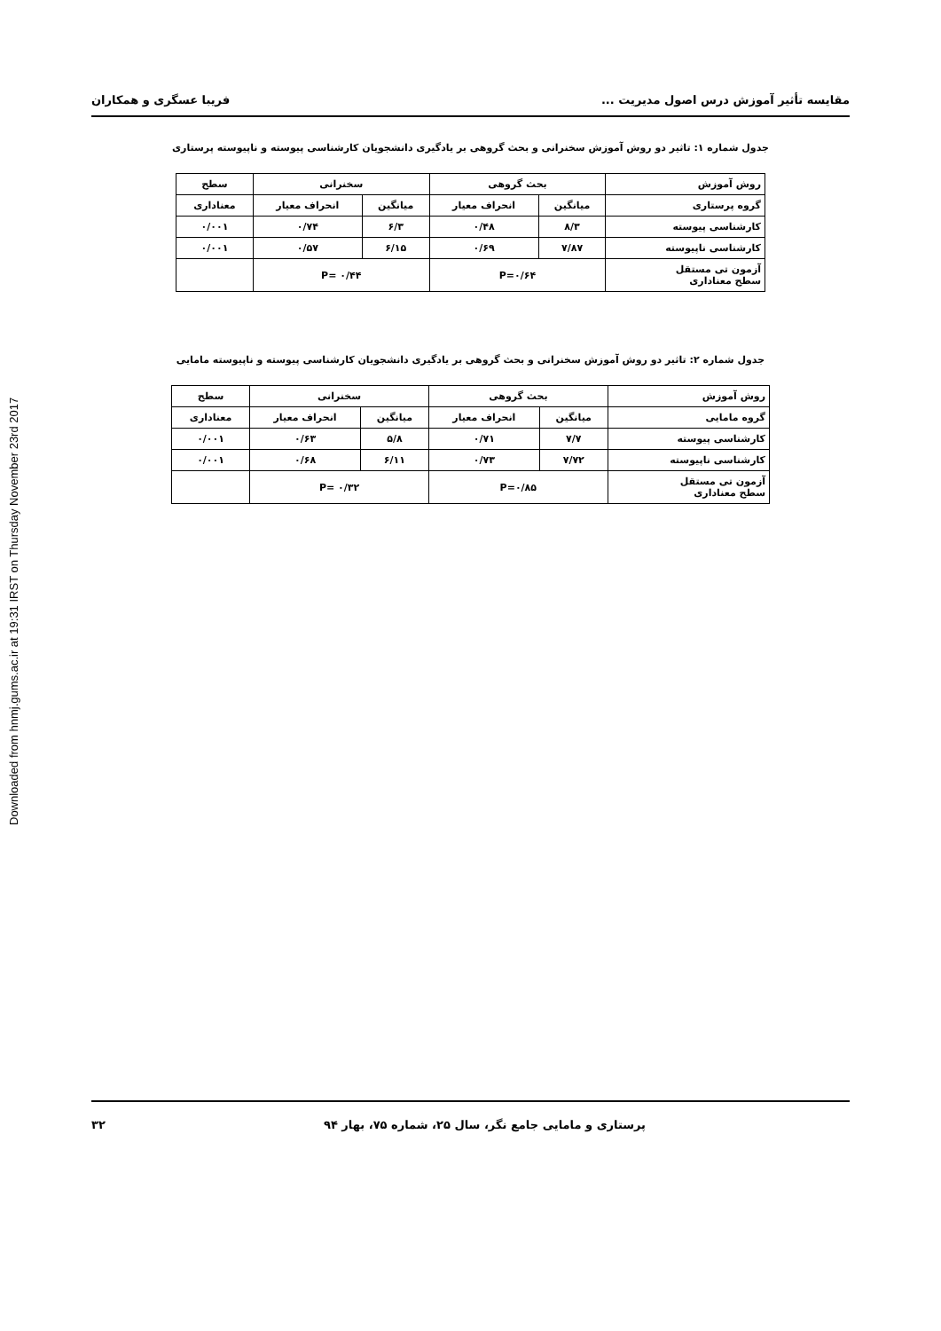Downloaded from hnmj.gums.ac.ir at 19:31 IRST on Thursday November 23rd 2017
مقایسه تأثیر آموزش درس اصول مدیریت ... فریبا عسگری و همکاران
جدول شماره ۱: تاثیر دو روش آموزش سخنرانی و بحث گروهی بر یادگیری دانشجویان کارشناسی پیوسته و ناپیوسته پرستاری
| روش آموزش | بحث گروهی | | سخنرانی | | سطح |
| --- | --- | --- | --- | --- | --- |
| گروه پرستاری | میانگین | انحراف معیار | میانگین | انحراف معیار | معناداری |
| کارشناسی پیوسته | ۸/۳ | ۰/۴۸ | ۶/۳ | ۰/۷۴ | ۰/۰۰۱ |
| کارشناسی ناپیوسته | ۷/۸۷ | ۰/۶۹ | ۶/۱۵ | ۰/۵۷ | ۰/۰۰۱ |
| آزمون تی مستقل سطح معناداری | P=۰/۶۴ | | P= ۰/۴۴ | | |
جدول شماره ۲: تاثیر دو روش آموزش سخنرانی و بحث گروهی بر یادگیری دانشجویان کارشناسی پیوسته و ناپیوسته مامایی
| روش آموزش | بحث گروهی | | سخنرانی | | سطح |
| --- | --- | --- | --- | --- | --- |
| گروه مامایی | میانگین | انحراف معیار | میانگین | انحراف معیار | معناداری |
| کارشناسی پیوسته | ۷/۷ | ۰/۷۱ | ۵/۸ | ۰/۶۳ | ۰/۰۰۱ |
| کارشناسی ناپیوسته | ۷/۷۲ | ۰/۷۳ | ۶/۱۱ | ۰/۶۸ | ۰/۰۰۱ |
| آزمون تی مستقل سطح معناداری | P=۰/۸۵ | | P= ۰/۳۲ | | |
پرستاری و مامایی جامع نگر، سال ۲۵، شماره ۷۵، بهار ۹۴ ۳۲